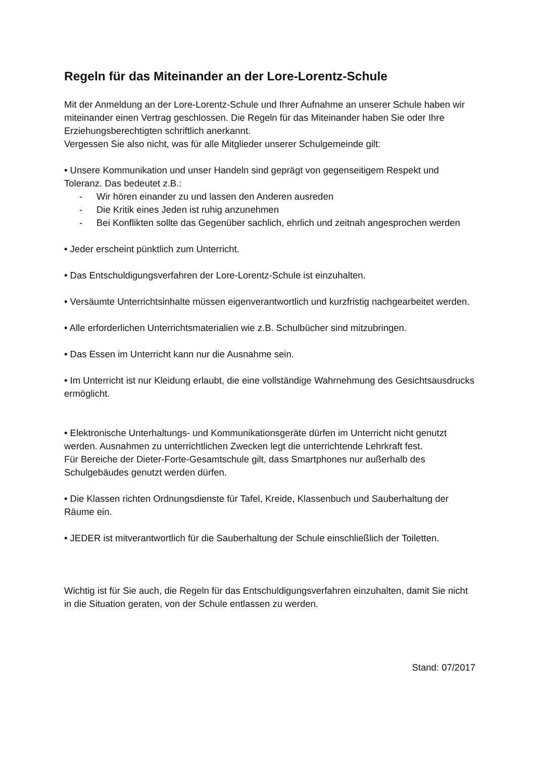Regeln für das Miteinander an der Lore-Lorentz-Schule
Mit der Anmeldung an der Lore-Lorentz-Schule und Ihrer Aufnahme an unserer Schule haben wir miteinander einen Vertrag geschlossen. Die Regeln für das Miteinander haben Sie oder Ihre Erziehungsberechtigten schriftlich anerkannt.
Vergessen Sie also nicht, was für alle Mitglieder unserer Schulgemeinde gilt:
• Unsere Kommunikation und unser Handeln sind geprägt von gegenseitigem Respekt und Toleranz. Das bedeutet z.B.:
- Wir hören einander zu und lassen den Anderen ausreden
- Die Kritik eines Jeden ist ruhig anzunehmen
- Bei Konflikten sollte das Gegenüber sachlich, ehrlich und zeitnah angesprochen werden
• Jeder erscheint pünktlich zum Unterricht.
• Das Entschuldigungsverfahren der Lore-Lorentz-Schule ist einzuhalten.
• Versäumte Unterrichtsinhalte müssen eigenverantwortlich und kurzfristig nachgearbeitet werden.
• Alle erforderlichen Unterrichtsmaterialien wie z.B. Schulbücher sind mitzubringen.
• Das Essen im Unterricht kann nur die Ausnahme sein.
• Im Unterricht ist nur Kleidung erlaubt, die eine vollständige Wahrnehmung des Gesichtsausdrucks ermöglicht.
• Elektronische Unterhaltungs- und Kommunikationsgeräte dürfen im Unterricht nicht genutzt werden. Ausnahmen zu unterrichtlichen Zwecken legt die unterrichtende Lehrkraft fest.
Für Bereiche der Dieter-Forte-Gesamtschule gilt, dass Smartphones nur außerhalb des Schulgebäudes genutzt werden dürfen.
• Die Klassen richten Ordnungsdienste für Tafel, Kreide, Klassenbuch und Sauberhaltung der Räume ein.
• JEDER ist mitverantwortlich für die Sauberhaltung der Schule einschließlich der Toiletten.
Wichtig ist für Sie auch, die Regeln für das Entschuldigungsverfahren einzuhalten, damit Sie nicht in die Situation geraten, von der Schule entlassen zu werden.
Stand: 07/2017